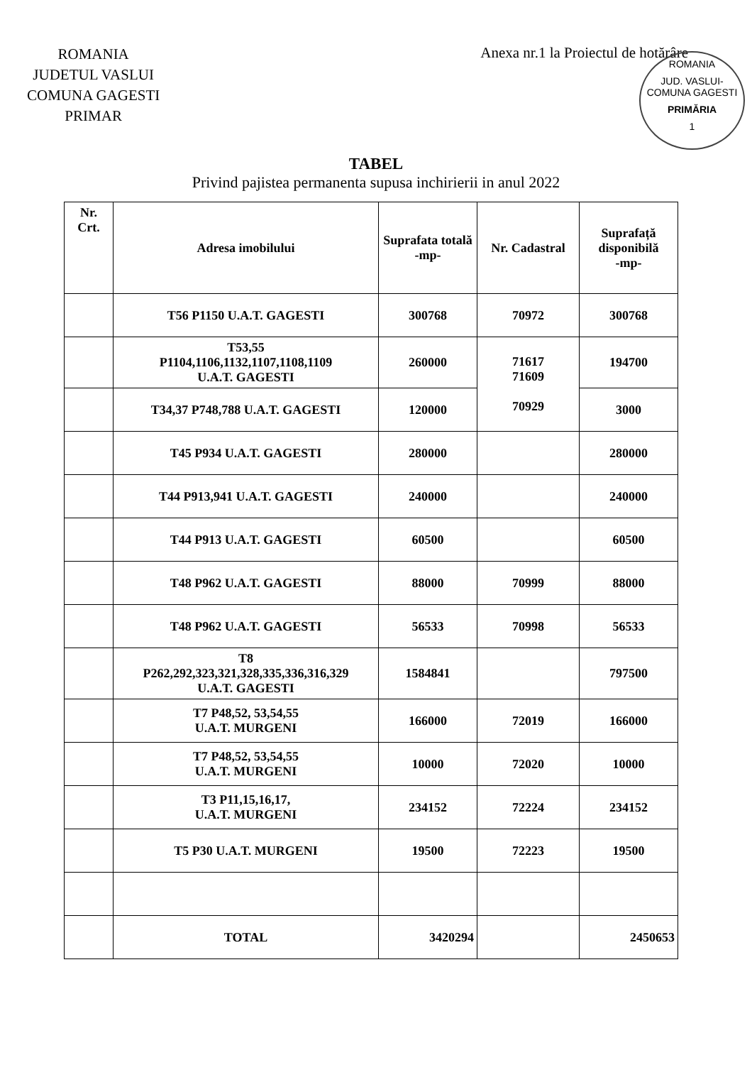ROMANIA
JUDETUL VASLUI
COMUNA GAGESTI
PRIMAR
Anexa nr.1 la Proiectul de hotărâre
ROMANIA
JUD. VASLUI-COMUNA GAGESTI
PRIMĂRIA
1
TABEL
Privind pajistea permanenta supusa inchirierii in anul 2022
| Nr. Crt. | Adresa imobilului | Suprafata totală -mp- | Nr. Cadastral | Suprafață disponibilă -mp- |
| --- | --- | --- | --- | --- |
| | T56 P1150 U.A.T. GAGESTI | 300768 | 70972 | 300768 |
| | T53,55 P1104,1106,1132,1107,1108,1109 U.A.T. GAGESTI | 260000 | 71617 71609 70929 | 194700 |
| | T34,37 P748,788 U.A.T. GAGESTI | 120000 | | 3000 |
| | T45 P934 U.A.T. GAGESTI | 280000 | | 280000 |
| | T44 P913,941 U.A.T. GAGESTI | 240000 | | 240000 |
| | T44 P913 U.A.T. GAGESTI | 60500 | | 60500 |
| | T48 P962 U.A.T. GAGESTI | 88000 | 70999 | 88000 |
| | T48 P962 U.A.T. GAGESTI | 56533 | 70998 | 56533 |
| | T8 P262,292,323,321,328,335,336,316,329 U.A.T. GAGESTI | 1584841 | | 797500 |
| | T7 P48,52, 53,54,55 U.A.T. MURGENI | 166000 | 72019 | 166000 |
| | T7 P48,52, 53,54,55 U.A.T. MURGENI | 10000 | 72020 | 10000 |
| | T3 P11,15,16,17, U.A.T. MURGENI | 234152 | 72224 | 234152 |
| | T5 P30 U.A.T. MURGENI | 19500 | 72223 | 19500 |
| | TOTAL | 3420294 | | 2450653 |